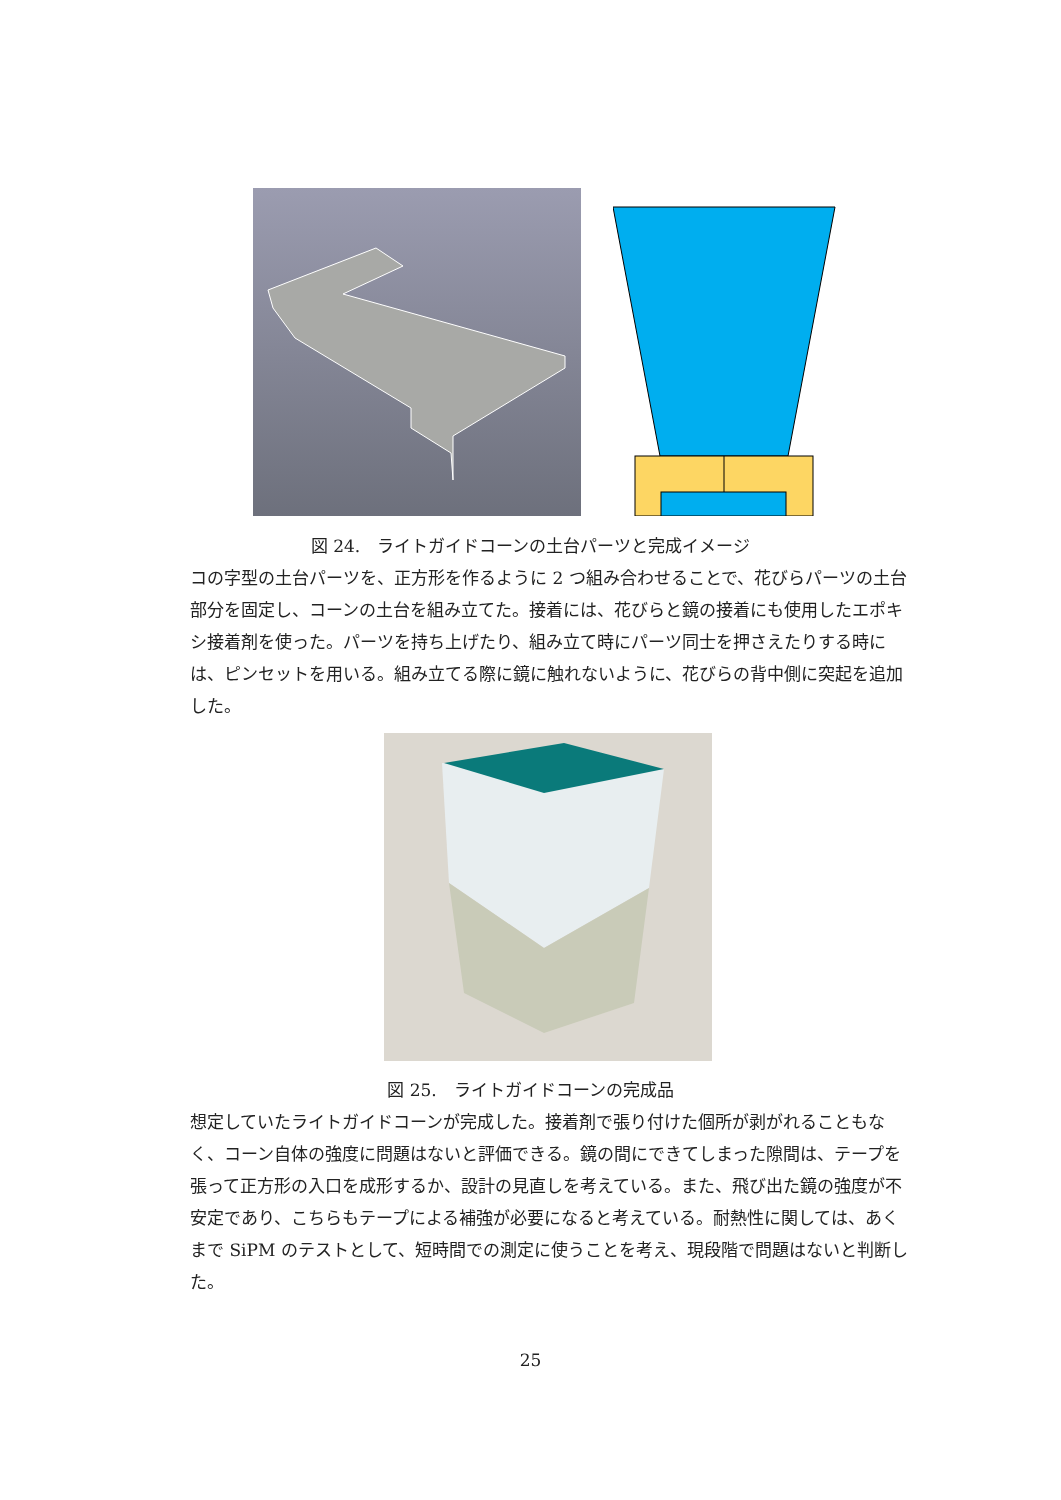図 24.　ライトガイドコーンの土台パーツと完成イメージ
コの字型の土台パーツを、正方形を作るように 2 つ組み合わせることで、花びらパーツの土台部分を固定し、コーンの土台を組み立てた。接着には、花びらと鏡の接着にも使用したエポキシ接着剤を使った。パーツを持ち上げたり、組み立て時にパーツ同士を押さえたりする時には、ピンセットを用いる。組み立てる際に鏡に触れないように、花びらの背中側に突起を追加した。
図 25.　ライトガイドコーンの完成品
想定していたライトガイドコーンが完成した。接着剤で張り付けた個所が剥がれることもなく、コーン自体の強度に問題はないと評価できる。鏡の間にできてしまった隙間は、テープを張って正方形の入口を成形するか、設計の見直しを考えている。また、飛び出た鏡の強度が不安定であり、こちらもテープによる補強が必要になると考えている。耐熱性に関しては、あくまで SiPM のテストとして、短時間での測定に使うことを考え、現段階で問題はないと判断した。
25